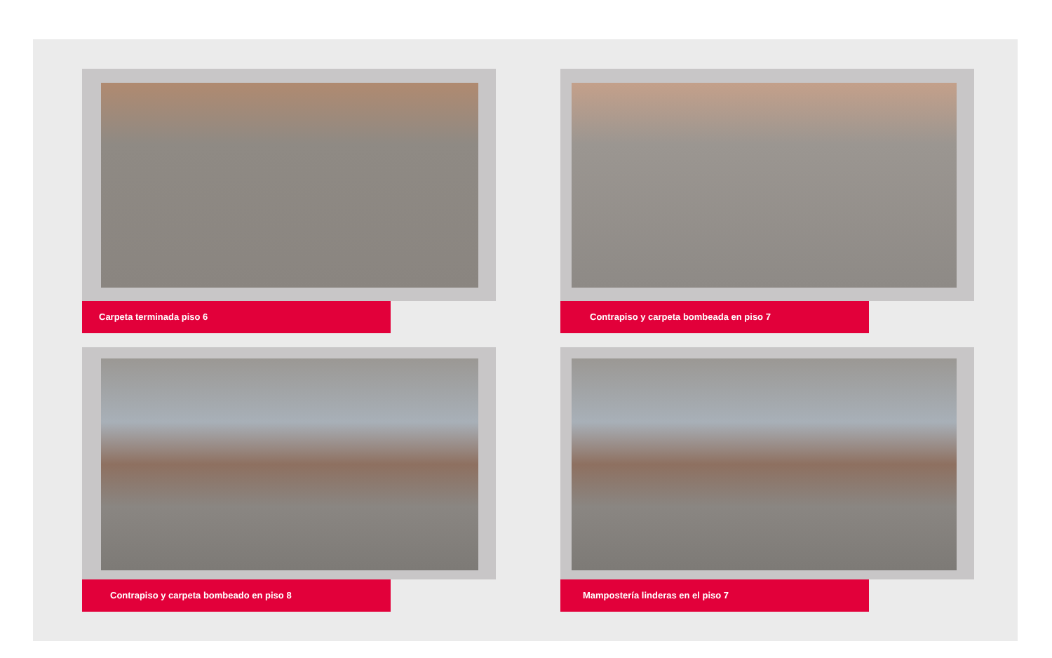Carpeta terminada piso 6
Contrapiso y carpeta bombeada en piso 7
Contrapiso y carpeta bombeado en piso 8
Mampostería linderas en el piso 7